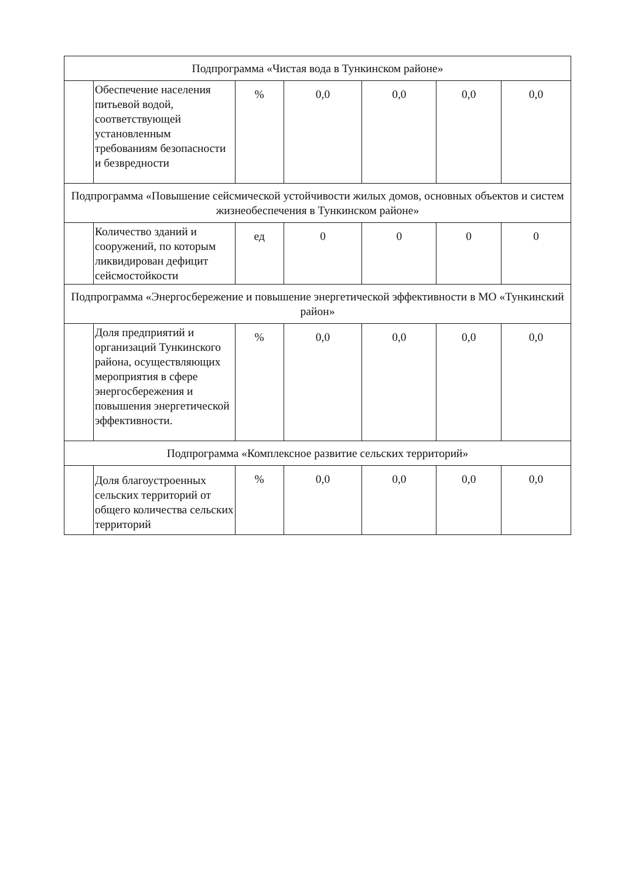| Подпрограмма «Чистая вода в Тункинском районе» | | | | | | |
| | Обеспечение населения питьевой водой, соответствующей установленным требованиям безопасности и безвредности | % | 0,0 | 0,0 | 0,0 | 0,0 |
| Подпрограмма «Повышение сейсмической устойчивости жилых домов, основных объектов и систем жизнеобеспечения в Тункинском районе» | | | | | | |
| | Количество зданий и сооружений, по которым ликвидирован дефицит сейсмостойкости | ед | 0 | 0 | 0 | 0 |
| Подпрограмма «Энергосбережение и повышение энергетической эффективности в МО «Тункинский район» | | | | | | |
| | Доля предприятий и организаций Тункинского района, осуществляющих мероприятия в сфере энергосбережения и повышения энергетической эффективности. | % | 0,0 | 0,0 | 0,0 | 0,0 |
| Подпрограмма «Комплексное развитие сельских территорий» | | | | | | |
| | Доля благоустроенных сельских территорий от общего количества сельских территорий | % | 0,0 | 0,0 | 0,0 | 0,0 |